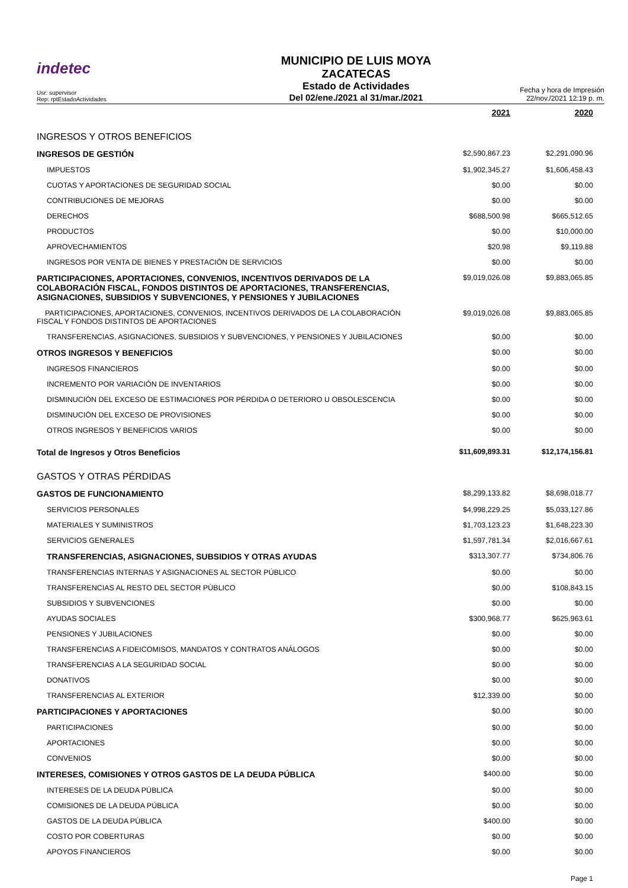indetec
Usr: supervisor
Rep: rptEstadoActividades
MUNICIPIO DE LUIS MOYA
ZACATECAS
Estado de Actividades
Del 02/ene./2021 al 31/mar./2021
Fecha y hora de Impresión 22/nov./2021 12:19 p. m.
| | 2021 | 2020 |
| INGRESOS Y OTROS BENEFICIOS | | |
| INGRESOS DE GESTIÓN | $2,590,867.23 | $2,291,090.96 |
| IMPUESTOS | $1,902,345.27 | $1,606,458.43 |
| CUOTAS Y APORTACIONES DE SEGURIDAD SOCIAL | $0.00 | $0.00 |
| CONTRIBUCIONES DE MEJORAS | $0.00 | $0.00 |
| DERECHOS | $688,500.98 | $665,512.65 |
| PRODUCTOS | $0.00 | $10,000.00 |
| APROVECHAMIENTOS | $20.98 | $9,119.88 |
| INGRESOS POR VENTA DE BIENES Y PRESTACIÓN DE SERVICIOS | $0.00 | $0.00 |
| PARTICIPACIONES, APORTACIONES, CONVENIOS, INCENTIVOS DERIVADOS DE LA COLABORACIÓN FISCAL, FONDOS DISTINTOS DE APORTACIONES, TRANSFERENCIAS, ASIGNACIONES, SUBSIDIOS Y SUBVENCIONES, Y PENSIONES Y JUBILACIONES | $9,019,026.08 | $9,883,065.85 |
| PARTICIPACIONES, APORTACIONES, CONVENIOS, INCENTIVOS DERIVADOS DE LA COLABORACIÓN FISCAL Y FONDOS DISTINTOS DE APORTACIONES | $9,019,026.08 | $9,883,065.85 |
| TRANSFERENCIAS, ASIGNACIONES, SUBSIDIOS Y SUBVENCIONES, Y PENSIONES Y JUBILACIONES | $0.00 | $0.00 |
| OTROS INGRESOS Y BENEFICIOS | $0.00 | $0.00 |
| INGRESOS FINANCIEROS | $0.00 | $0.00 |
| INCREMENTO POR VARIACIÓN DE INVENTARIOS | $0.00 | $0.00 |
| DISMINUCIÓN DEL EXCESO DE ESTIMACIONES POR PÉRDIDA O DETERIORO U OBSOLESCENCIA | $0.00 | $0.00 |
| DISMINUCIÓN DEL EXCESO DE PROVISIONES | $0.00 | $0.00 |
| OTROS INGRESOS Y BENEFICIOS VARIOS | $0.00 | $0.00 |
| Total de Ingresos y Otros Beneficios | $11,609,893.31 | $12,174,156.81 |
| GASTOS Y OTRAS PÉRDIDAS | | |
| GASTOS DE FUNCIONAMIENTO | $8,299,133.82 | $8,698,018.77 |
| SERVICIOS PERSONALES | $4,998,229.25 | $5,033,127.86 |
| MATERIALES Y SUMINISTROS | $1,703,123.23 | $1,648,223.30 |
| SERVICIOS GENERALES | $1,597,781.34 | $2,016,667.61 |
| TRANSFERENCIAS, ASIGNACIONES, SUBSIDIOS Y OTRAS AYUDAS | $313,307.77 | $734,806.76 |
| TRANSFERENCIAS INTERNAS Y ASIGNACIONES AL SECTOR PÚBLICO | $0.00 | $0.00 |
| TRANSFERENCIAS AL RESTO DEL SECTOR PÚBLICO | $0.00 | $108,843.15 |
| SUBSIDIOS Y SUBVENCIONES | $0.00 | $0.00 |
| AYUDAS SOCIALES | $300,968.77 | $625,963.61 |
| PENSIONES Y JUBILACIONES | $0.00 | $0.00 |
| TRANSFERENCIAS A FIDEICOMISOS, MANDATOS Y CONTRATOS ANÁLOGOS | $0.00 | $0.00 |
| TRANSFERENCIAS A LA SEGURIDAD SOCIAL | $0.00 | $0.00 |
| DONATIVOS | $0.00 | $0.00 |
| TRANSFERENCIAS AL EXTERIOR | $12,339.00 | $0.00 |
| PARTICIPACIONES Y APORTACIONES | $0.00 | $0.00 |
| PARTICIPACIONES | $0.00 | $0.00 |
| APORTACIONES | $0.00 | $0.00 |
| CONVENIOS | $0.00 | $0.00 |
| INTERESES, COMISIONES Y OTROS GASTOS DE LA DEUDA PÚBLICA | $400.00 | $0.00 |
| INTERESES DE LA DEUDA PÚBLICA | $0.00 | $0.00 |
| COMISIONES DE LA DEUDA PÚBLICA | $0.00 | $0.00 |
| GASTOS DE LA DEUDA PÚBLICA | $400.00 | $0.00 |
| COSTO POR COBERTURAS | $0.00 | $0.00 |
| APOYOS FINANCIEROS | $0.00 | $0.00 |
Page 1